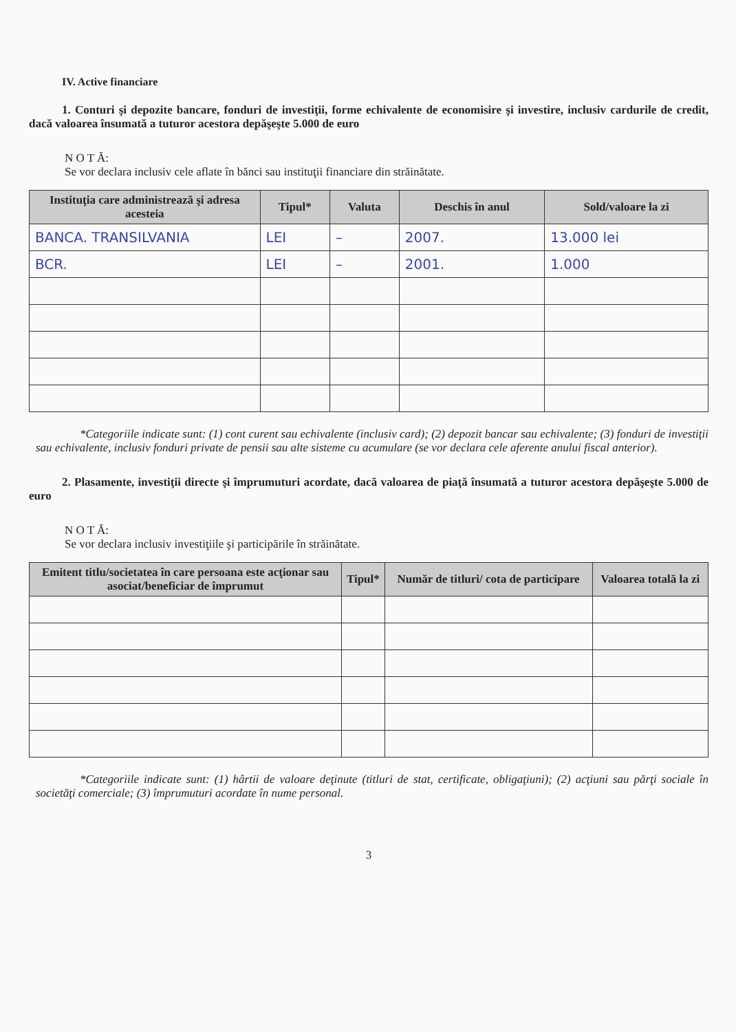IV. Active financiare
1. Conturi şi depozite bancare, fonduri de investiţii, forme echivalente de economisire şi investire, inclusiv cardurile de credit, dacă valoarea însumată a tuturor acestora depăşeşte 5.000 de euro
N O T Ă:
Se vor declara inclusiv cele aflate în bănci sau instituţii financiare din străinătate.
| Instituţia care administrează şi adresa acesteia | Tipul* | Valuta | Deschis în anul | Sold/valoare la zi |
| --- | --- | --- | --- | --- |
| BANCA. TRANSILVANIA | LEI | – | 2007. | 13.000 lei |
| BCR. | LEI | – | 2001. | 1.000 |
*Categoriile indicate sunt: (1) cont curent sau echivalente (inclusiv card); (2) depozit bancar sau echivalente; (3) fonduri de investiţii sau echivalente, inclusiv fonduri private de pensii sau alte sisteme cu acumulare (se vor declara cele aferente anului fiscal anterior).
2. Plasamente, investiţii directe şi împrumuturi acordate, dacă valoarea de piaţă însumată a tuturor acestora depăşeşte 5.000 de euro
N O T Ă:
Se vor declara inclusiv investiţiile şi participările în străinătate.
| Emitent titlu/societatea în care persoana este acţionar sau asociat/beneficiar de împrumut | Tipul* | Număr de titluri/ cota de participare | Valoarea totală la zi |
| --- | --- | --- | --- |
*Categoriile indicate sunt: (1) hârtii de valoare deţinute (titluri de stat, certificate, obligaţiuni); (2) acţiuni sau părţi sociale în societăţi comerciale; (3) împrumuturi acordate în nume personal.
3